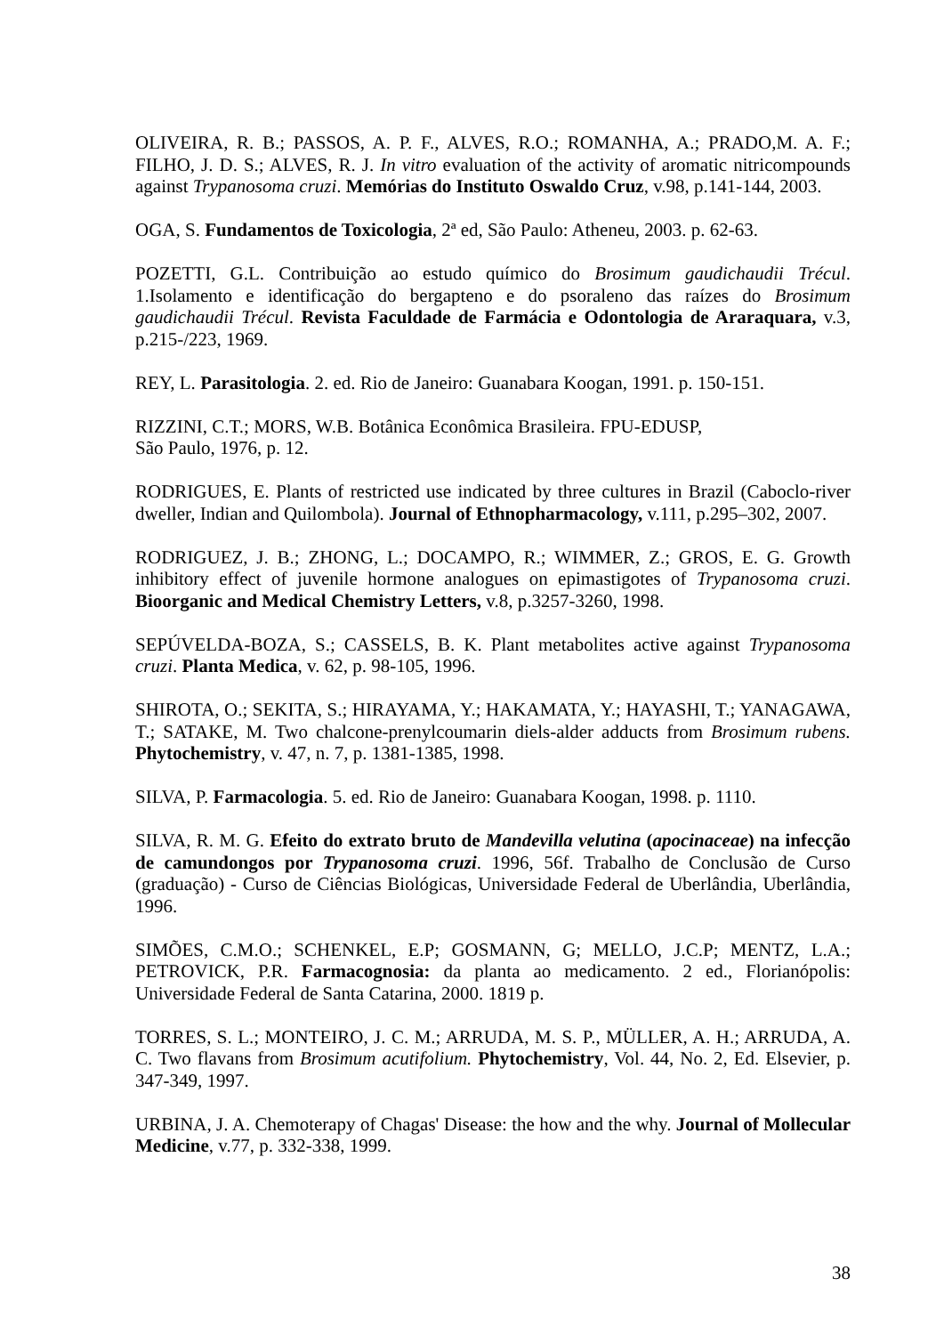OLIVEIRA, R. B.; PASSOS, A. P. F., ALVES, R.O.; ROMANHA, A.; PRADO,M. A. F.; FILHO, J. D. S.; ALVES, R. J. In vitro evaluation of the activity of aromatic nitricompounds against Trypanosoma cruzi. Memórias do Instituto Oswaldo Cruz, v.98, p.141-144, 2003.
OGA, S. Fundamentos de Toxicologia, 2ª ed, São Paulo: Atheneu, 2003. p. 62-63.
POZETTI, G.L. Contribuição ao estudo químico do Brosimum gaudichaudii Trécul. 1.Isolamento e identificação do bergapteno e do psoraleno das raízes do Brosimum gaudichaudii Trécul. Revista Faculdade de Farmácia e Odontologia de Araraquara, v.3, p.215-/223, 1969.
REY, L. Parasitologia. 2. ed. Rio de Janeiro: Guanabara Koogan, 1991. p. 150-151.
RIZZINI, C.T.; MORS, W.B. Botânica Econômica Brasileira. FPU-EDUSP,
São Paulo, 1976, p. 12.
RODRIGUES, E. Plants of restricted use indicated by three cultures in Brazil (Caboclo-river dweller, Indian and Quilombola). Journal of Ethnopharmacology, v.111, p.295–302, 2007.
RODRIGUEZ, J. B.; ZHONG, L.; DOCAMPO, R.; WIMMER, Z.; GROS, E. G. Growth inhibitory effect of juvenile hormone analogues on epimastigotes of Trypanosoma cruzi. Bioorganic and Medical Chemistry Letters, v.8, p.3257-3260, 1998.
SEPÚVELDA-BOZA, S.; CASSELS, B. K. Plant metabolites active against Trypanosoma cruzi. Planta Medica, v. 62, p. 98-105, 1996.
SHIROTA, O.; SEKITA, S.; HIRAYAMA, Y.; HAKAMATA, Y.; HAYASHI, T.; YANAGAWA, T.; SATAKE, M. Two chalcone-prenylcoumarin diels-alder adducts from Brosimum rubens. Phytochemistry, v. 47, n. 7, p. 1381-1385, 1998.
SILVA, P. Farmacologia. 5. ed. Rio de Janeiro: Guanabara Koogan, 1998. p. 1110.
SILVA, R. M. G. Efeito do extrato bruto de Mandevilla velutina (apocinaceae) na infecção de camundongos por Trypanosoma cruzi. 1996, 56f. Trabalho de Conclusão de Curso (graduação) - Curso de Ciências Biológicas, Universidade Federal de Uberlândia, Uberlândia, 1996.
SIMÕES, C.M.O.; SCHENKEL, E.P; GOSMANN, G; MELLO, J.C.P; MENTZ, L.A.; PETROVICK, P.R. Farmacognosia: da planta ao medicamento. 2 ed., Florianópolis: Universidade Federal de Santa Catarina, 2000. 1819 p.
TORRES, S. L.; MONTEIRO, J. C. M.; ARRUDA, M. S. P., MÜLLER, A. H.; ARRUDA, A. C. Two flavans from Brosimum acutifolium. Phytochemistry, Vol. 44, No. 2, Ed. Elsevier, p. 347-349, 1997.
URBINA, J. A. Chemoterapy of Chagas' Disease: the how and the why. Journal of Mollecular Medicine, v.77, p. 332-338, 1999.
38